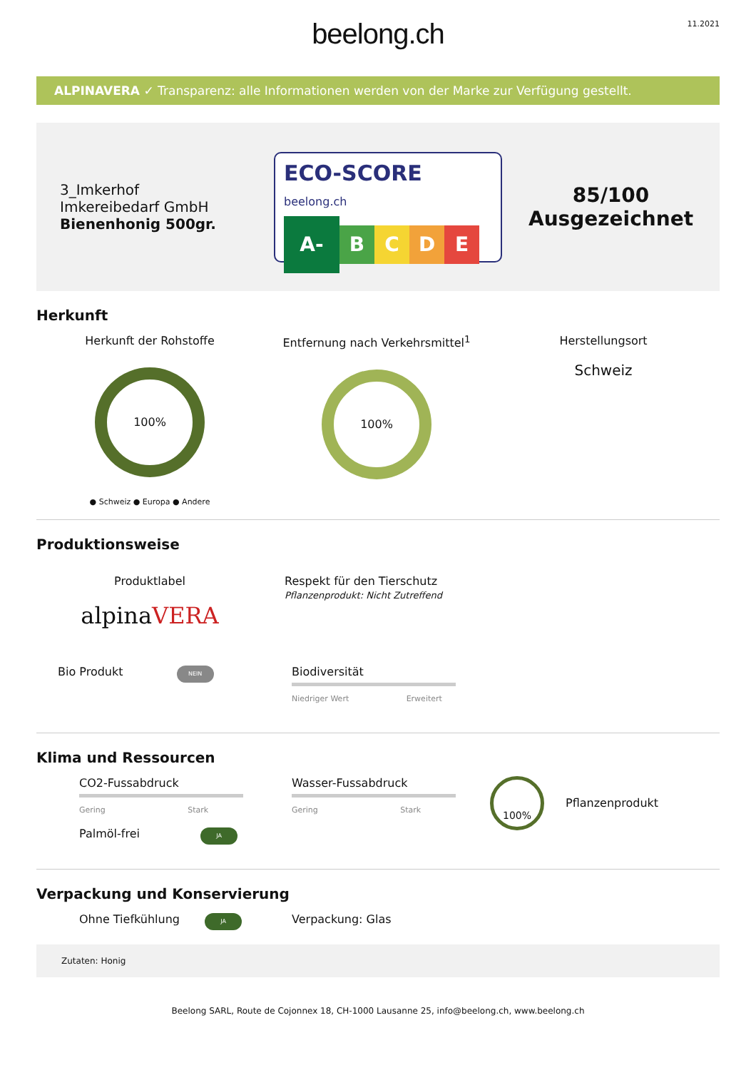beelong.ch
11.2021
ALPINAVERA ✓ Transparenz: alle Informationen werden von der Marke zur Verfügung gestellt.
3_Imkerhof
Imkereibedarf GmbH
Bienenhonig 500gr.
ECO-SCORE beelong.ch
A-
B C D E
85/100
Ausgezeichnet
Herkunft
Herkunft der Rohstoffe
100%
● Schweiz ● Europa ● Andere
Entfernung nach Verkehrsmittel<sup>1</sup>
100%
Herstellungsort
Schweiz
Produktionsweise
Produktlabel
alpinaVERA
Respekt für den Tierschutz
Pflanzenprodukt: Nicht Zutreffend
Bio Produkt NEIN
Biodiversität
Niedriger Wert Erweitert
Klima und Ressourcen
CO2-Fussabdruck
Gering Stark
Palmöl-frei JA
Wasser-Fussabdruck
Gering Stark
100%
Pflanzenprodukt
Verpackung und Konservierung
Ohne Tiefkühlung JA
Verpackung: Glas
Zutaten: Honig
Beelong SARL, Route de Cojonnex 18, CH-1000 Lausanne 25, info@beelong.ch, www.beelong.ch